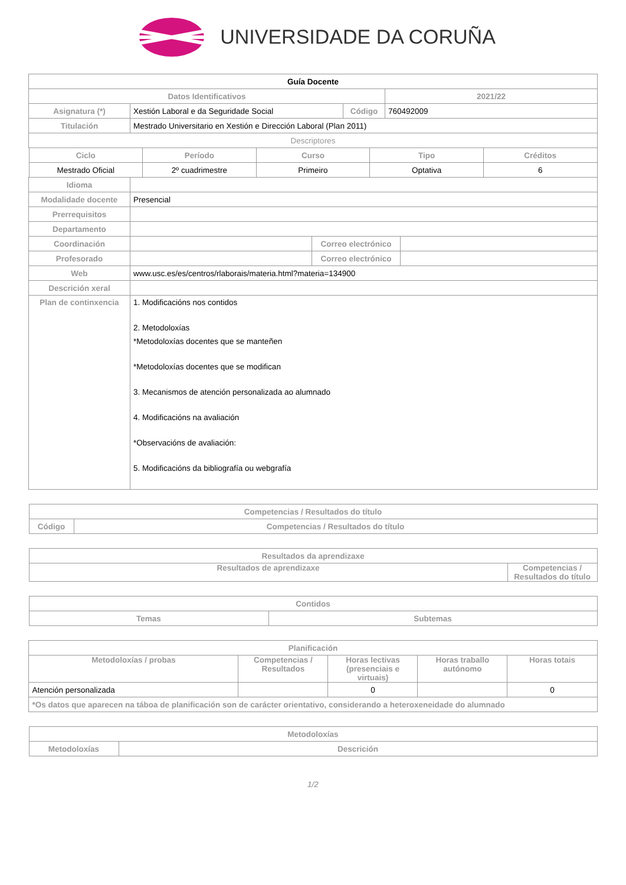UNIVERSIDADE DA CORUÑA
| Guía Docente | | | |
| Datos Identificativos | | | 2021/22 |
| Asignatura (*) | Xestión Laboral e da Seguridade Social | Código | 760492009 |
| Titulación | Mestrado Universitario en Xestión e Dirección Laboral (Plan 2011) | | |
| Descriptores | | | |
| Ciclo | Período | Curso | Tipo | Créditos |
| --- | --- | --- | --- | --- |
| Mestrado Oficial | 2º cuadrimestre | Primeiro | Optativa | 6 |
| Idioma | | | |
| Modalidade docente | Presencial | | |
| Prerrequisitos | | | |
| Departamento | | | |
| Coordinación | | Correo electrónico | |
| Profesorado | | Correo electrónico | |
| Web | www.usc.es/es/centros/rlaborais/materia.html?materia=134900 | | |
| Descrición xeral | | | |
| Plan de continxencia | 1. Modificacións nos contidos 2. Metodoloxías *Metodoloxías docentes que se manteñen *Metodoloxías docentes que se modifican 3. Mecanismos de atención personalizada ao alumnado 4. Modificacións na avaliación *Observacións de avaliación: 5. Modificacións da bibliografía ou webgrafía | | |
| Competencias / Resultados do título | |
| --- | --- |
| Código | Competencias / Resultados do título |
| Resultados da aprendizaxe | |
| --- | --- |
| Resultados de aprendizaxe | Competencias / Resultados do título |
| Contidos | |
| --- | --- |
| Temas | Subtemas |
| Planificación | | | | |
| --- | --- | --- | --- | --- |
| Metodoloxías / probas | Competencias / Resultados | Horas lectivas (presenciais e virtuais) | Horas traballo autónomo | Horas totais |
| Atención personalizada | | 0 | | 0 |
| *Os datos que aparecen na táboa de planificación son de carácter orientativo, considerando a heteroxeneidade do alumnado | | | | |
| Metodoloxías | |
| --- | --- |
| Metodoloxías | Descrición |
1/2